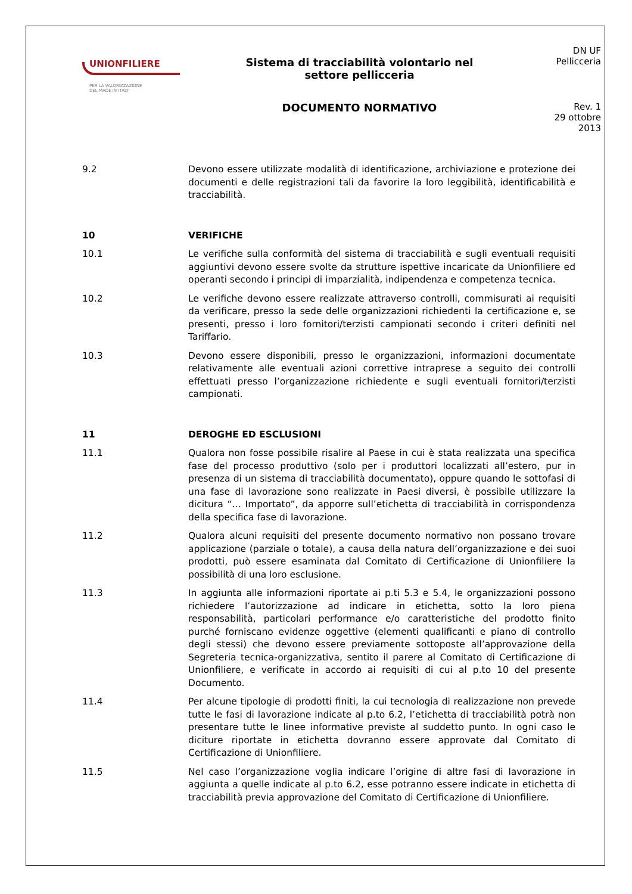UNIONFILIERE
PER LA VALORIZZAZIONE
DEL MADE IN ITALY
Sistema di tracciabilità volontario nel
settore pellicceria
DOCUMENTO NORMATIVO
DN UF
Pellicceria
Rev. 1
29 ottobre 2013
9.2 Devono essere utilizzate modalità di identificazione, archiviazione e protezione dei documenti e delle registrazioni tali da favorire la loro leggibilità, identificabilità e tracciabilità.
10 VERIFICHE
10.1 Le verifiche sulla conformità del sistema di tracciabilità e sugli eventuali requisiti aggiuntivi devono essere svolte da strutture ispettive incaricate da Unionfiliere ed operanti secondo i principi di imparzialità, indipendenza e competenza tecnica.
10.2 Le verifiche devono essere realizzate attraverso controlli, commisurati ai requisiti da verificare, presso la sede delle organizzazioni richiedenti la certificazione e, se presenti, presso i loro fornitori/terzisti campionati secondo i criteri definiti nel Tariffario.
10.3 Devono essere disponibili, presso le organizzazioni, informazioni documentate relativamente alle eventuali azioni correttive intraprese a seguito dei controlli effettuati presso l’organizzazione richiedente e sugli eventuali fornitori/terzisti campionati.
11 DEROGHE ED ESCLUSIONI
11.1 Qualora non fosse possibile risalire al Paese in cui è stata realizzata una specifica fase del processo produttivo (solo per i produttori localizzati all’estero, pur in presenza di un sistema di tracciabilità documentato), oppure quando le sottofasi di una fase di lavorazione sono realizzate in Paesi diversi, è possibile utilizzare la dicitura “… Importato”, da apporre sull’etichetta di tracciabilità in corrispondenza della specifica fase di lavorazione.
11.2 Qualora alcuni requisiti del presente documento normativo non possano trovare applicazione (parziale o totale), a causa della natura dell’organizzazione e dei suoi prodotti, può essere esaminata dal Comitato di Certificazione di Unionfiliere la possibilità di una loro esclusione.
11.3 In aggiunta alle informazioni riportate ai p.ti 5.3 e 5.4, le organizzazioni possono richiedere l’autorizzazione ad indicare in etichetta, sotto la loro piena responsabilità, particolari performance e/o caratteristiche del prodotto finito purché forniscano evidenze oggettive (elementi qualificanti e piano di controllo degli stessi) che devono essere previamente sottoposte all’approvazione della Segreteria tecnica-organizzativa, sentito il parere al Comitato di Certificazione di Unionfiliere, e verificate in accordo ai requisiti di cui al p.to 10 del presente Documento.
11.4 Per alcune tipologie di prodotti finiti, la cui tecnologia di realizzazione non prevede tutte le fasi di lavorazione indicate al p.to 6.2, l’etichetta di tracciabilità potrà non presentare tutte le linee informative previste al suddetto punto. In ogni caso le diciture riportate in etichetta dovranno essere approvate dal Comitato di Certificazione di Unionfiliere.
11.5 Nel caso l’organizzazione voglia indicare l’origine di altre fasi di lavorazione in aggiunta a quelle indicate al p.to 6.2, esse potranno essere indicate in etichetta di tracciabilità previa approvazione del Comitato di Certificazione di Unionfiliere.